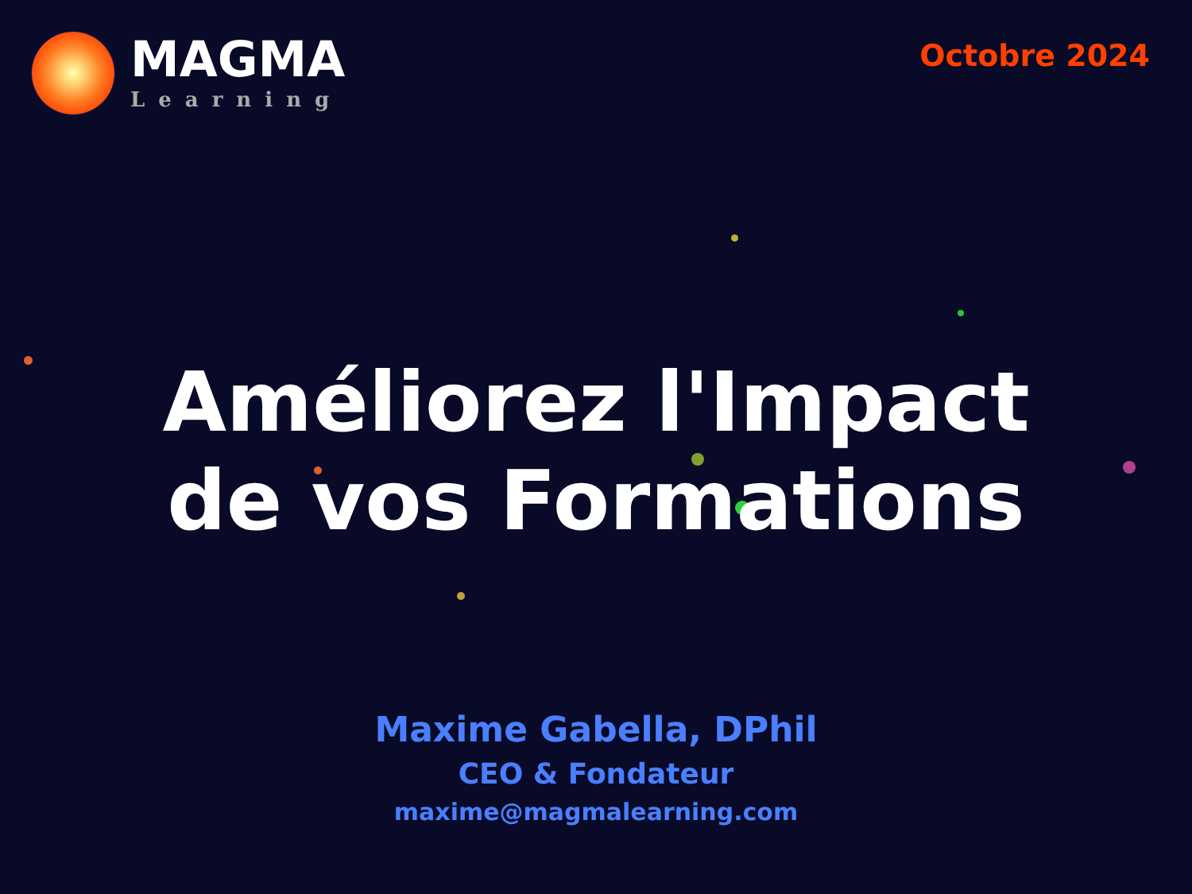MAGMA
Learning
Octobre 2024
Améliorez l'Impact
de vos Formations
Maxime Gabella, DPhil
CEO & Fondateur
maxime@magmalearning.com